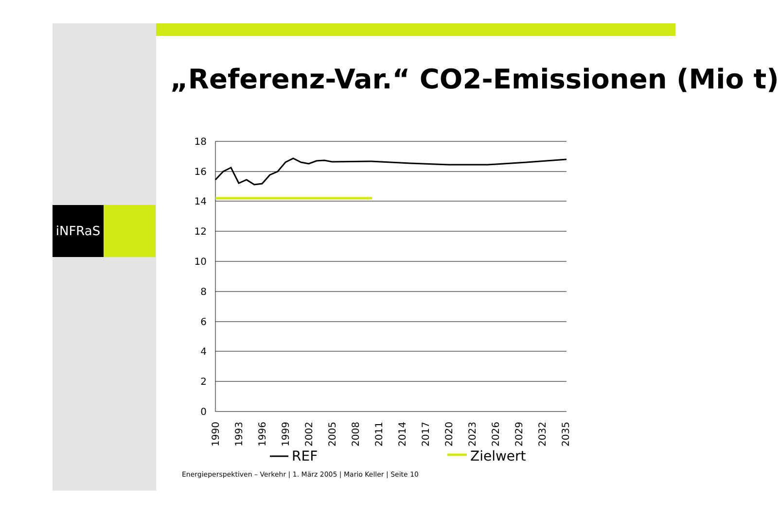iNFRaS
„Referenz-Var.“ CO2-Emissionen (Mio t)
18
16
14
12
10
8
6
4
2
0
1990
1993
1996
1999
2002
2005
2008
2011
2014
2017
2020
2023
2026
2029
2032
2035
REF
Zielwert
Energieperspektiven – Verkehr | 1. März 2005 | Mario Keller | Seite 10